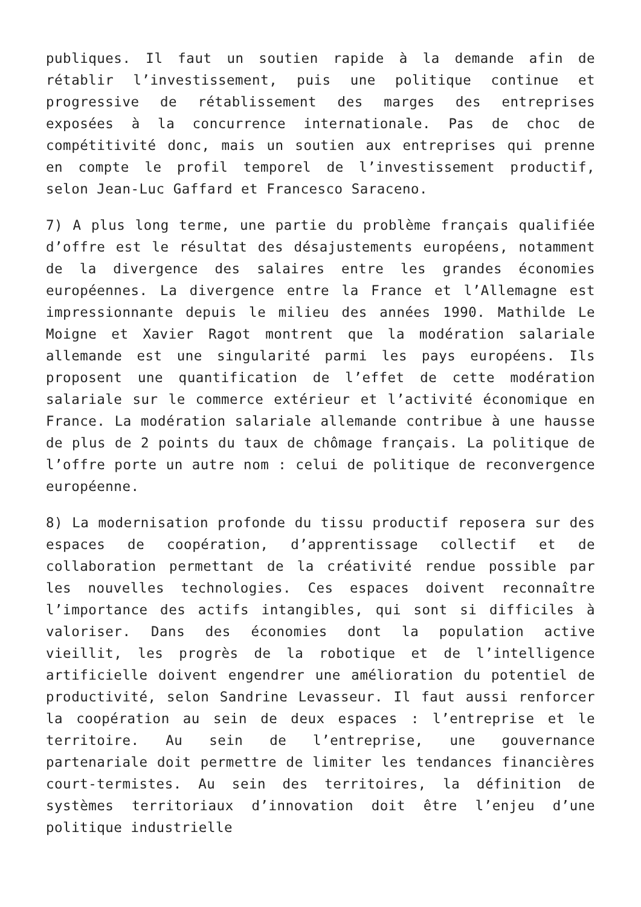publiques. Il faut un soutien rapide à la demande afin de rétablir l’investissement, puis une politique continue et progressive de rétablissement des marges des entreprises exposées à la concurrence internationale. Pas de choc de compétitivité donc, mais un soutien aux entreprises qui prenne en compte le profil temporel de l’investissement productif, selon Jean-Luc Gaffard et Francesco Saraceno.
7) A plus long terme, une partie du problème français qualifiée d’offre est le résultat des désajustements européens, notamment de la divergence des salaires entre les grandes économies européennes. La divergence entre la France et l’Allemagne est impressionnante depuis le milieu des années 1990. Mathilde Le Moigne et Xavier Ragot montrent que la modération salariale allemande est une singularité parmi les pays européens. Ils proposent une quantification de l’effet de cette modération salariale sur le commerce extérieur et l’activité économique en France. La modération salariale allemande contribue à une hausse de plus de 2 points du taux de chômage français. La politique de l’offre porte un autre nom : celui de politique de reconvergence européenne.
8) La modernisation profonde du tissu productif reposera sur des espaces de coopération, d’apprentissage collectif et de collaboration permettant de la créativité rendue possible par les nouvelles technologies. Ces espaces doivent reconnaître l’importance des actifs intangibles, qui sont si difficiles à valoriser. Dans des économies dont la population active vieillit, les progrès de la robotique et de l’intelligence artificielle doivent engendrer une amélioration du potentiel de productivité, selon Sandrine Levasseur. Il faut aussi renforcer la coopération au sein de deux espaces : l’entreprise et le territoire. Au sein de l’entreprise, une gouvernance partenariale doit permettre de limiter les tendances financières court-termistes. Au sein des territoires, la définition de systèmes territoriaux d’innovation doit être l’enjeu d’une politique industrielle